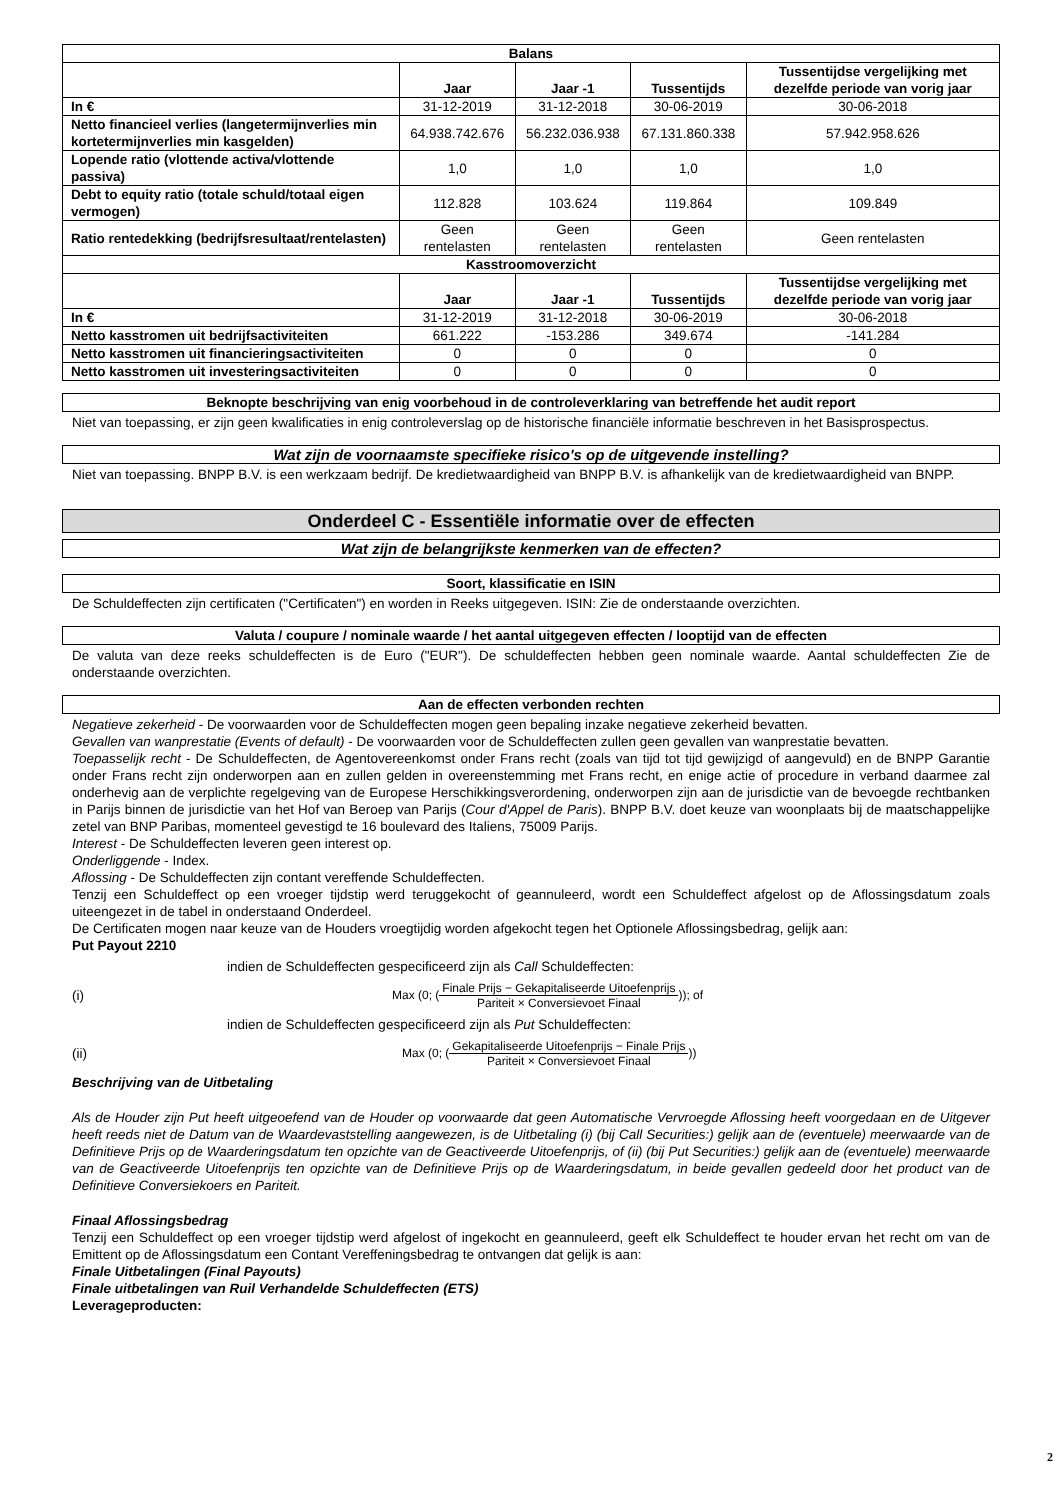| Balans | | | | |
| --- | --- | --- | --- | --- |
| | Jaar | Jaar -1 | Tussentijds | Tussentijdse vergelijking met dezelfde periode van vorig jaar |
| In € | 31-12-2019 | 31-12-2018 | 30-06-2019 | 30-06-2018 |
| Netto financieel verlies (langetermijnverlies min kortetermijnverlies min kasgelden) | 64.938.742.676 | 56.232.036.938 | 67.131.860.338 | 57.942.958.626 |
| Lopende ratio (vlottende activa/vlottende passiva) | 1,0 | 1,0 | 1,0 | 1,0 |
| Debt to equity ratio (totale schuld/totaal eigen vermogen) | 112.828 | 103.624 | 119.864 | 109.849 |
| Ratio rentedekking (bedrijfsresultaat/rentelasten) | Geen rentelasten | Geen rentelasten | Geen rentelasten | Geen rentelasten |
| Kasstroomoverzicht | | | | |
| | Jaar | Jaar -1 | Tussentijds | Tussentijdse vergelijking met dezelfde periode van vorig jaar |
| In € | 31-12-2019 | 31-12-2018 | 30-06-2019 | 30-06-2018 |
| Netto kasstromen uit bedrijfsactiviteiten | 661.222 | -153.286 | 349.674 | -141.284 |
| Netto kasstromen uit financieringsactiviteiten | 0 | 0 | 0 | 0 |
| Netto kasstromen uit investeringsactiviteiten | 0 | 0 | 0 | 0 |
Beknopte beschrijving van enig voorbehoud in de controleverklaring van betreffende het audit report
Niet van toepassing, er zijn geen kwalificaties in enig controleverslag op de historische financiële informatie beschreven in het Basisprospectus.
Wat zijn de voornaamste specifieke risico's op de uitgevende instelling?
Niet van toepassing. BNPP B.V. is een werkzaam bedrijf. De kredietwaardigheid van BNPP B.V. is afhankelijk van de kredietwaardigheid van BNPP.
Onderdeel C - Essentiële informatie over de effecten
Wat zijn de belangrijkste kenmerken van de effecten?
Soort, klassificatie en ISIN
De Schuldeffecten zijn certificaten ("Certificaten") en worden in Reeks uitgegeven. ISIN: Zie de onderstaande overzichten.
Valuta / coupure / nominale waarde / het aantal uitgegeven effecten / looptijd van de effecten
De valuta van deze reeks schuldeffecten is de Euro ("EUR"). De schuldeffecten hebben geen nominale waarde. Aantal schuldeffecten Zie de onderstaande overzichten.
Aan de effecten verbonden rechten
Negatieve zekerheid - De voorwaarden voor de Schuldeffecten mogen geen bepaling inzake negatieve zekerheid bevatten.
Gevallen van wanprestatie (Events of default) - De voorwaarden voor de Schuldeffecten zullen geen gevallen van wanprestatie bevatten.
Toepasselijk recht - De Schuldeffecten, de Agentovereenkomst onder Frans recht (zoals van tijd tot tijd gewijzigd of aangevuld) en de BNPP Garantie onder Frans recht zijn onderworpen aan en zullen gelden in overeenstemming met Frans recht, en enige actie of procedure in verband daarmee zal onderhevig aan de verplichte regelgeving van de Europese Herschikkingsverordening, onderworpen zijn aan de jurisdictie van de bevoegde rechtbanken in Parijs binnen de jurisdictie van het Hof van Beroep van Parijs (Cour d'Appel de Paris). BNPP B.V. doet keuze van woonplaats bij de maatschappelijke zetel van BNP Paribas, momenteel gevestigd te 16 boulevard des Italiens, 75009 Parijs.
Interest - De Schuldeffecten leveren geen interest op.
Onderliggende - Index.
Aflossing - De Schuldeffecten zijn contant vereffende Schuldeffecten.
Tenzij een Schuldeffect op een vroeger tijdstip werd teruggekocht of geannuleerd, wordt een Schuldeffect afgelost op de Aflossingsdatum zoals uiteengezet in de tabel in onderstaand Onderdeel.
De Certificaten mogen naar keuze van de Houders vroegtijdig worden afgekocht tegen het Optionele Aflossingsbedrag, gelijk aan:
Put Payout 2210
indien de Schuldeffecten gespecificeerd zijn als Call Schuldeffecten:
(i) Max (0; (Finale Prijs − Gekapitaliseerde Uitoefenprijs Pariteit × Conversievoet Finaal)); of
indien de Schuldeffecten gespecificeerd zijn als Put Schuldeffecten:
(ii) Max (0; (Gekapitaliseerde Uitoefenprijs − Finale Prijs Pariteit × Conversievoet Finaal))
Beschrijving van de Uitbetaling
Als de Houder zijn Put heeft uitgeoefend van de Houder op voorwaarde dat geen Automatische Vervroegde Aflossing heeft voorgedaan en de Uitgever heeft reeds niet de Datum van de Waardevaststelling aangewezen, is de Uitbetaling (i) (bij Call Securities:) gelijk aan de (eventuele) meerwaarde van de Definitieve Prijs op de Waarderingsdatum ten opzichte van de Geactiveerde Uitoefenprijs, of (ii) (bij Put Securities:) gelijk aan de (eventuele) meerwaarde van de Geactiveerde Uitoefenprijs ten opzichte van de Definitieve Prijs op de Waarderingsdatum, in beide gevallen gedeeld door het product van de Definitieve Conversiekoers en Pariteit.
Finaal Aflossingsbedrag
Tenzij een Schuldeffect op een vroeger tijdstip werd afgelost of ingekocht en geannuleerd, geeft elk Schuldeffect te houder ervan het recht om van de Emittent op de Aflossingsdatum een Contant Vereffeningsbedrag te ontvangen dat gelijk is aan:
Finale Uitbetalingen (Final Payouts)
Finale uitbetalingen van Ruil Verhandelde Schuldeffecten (ETS)
Leverageproducten:
2